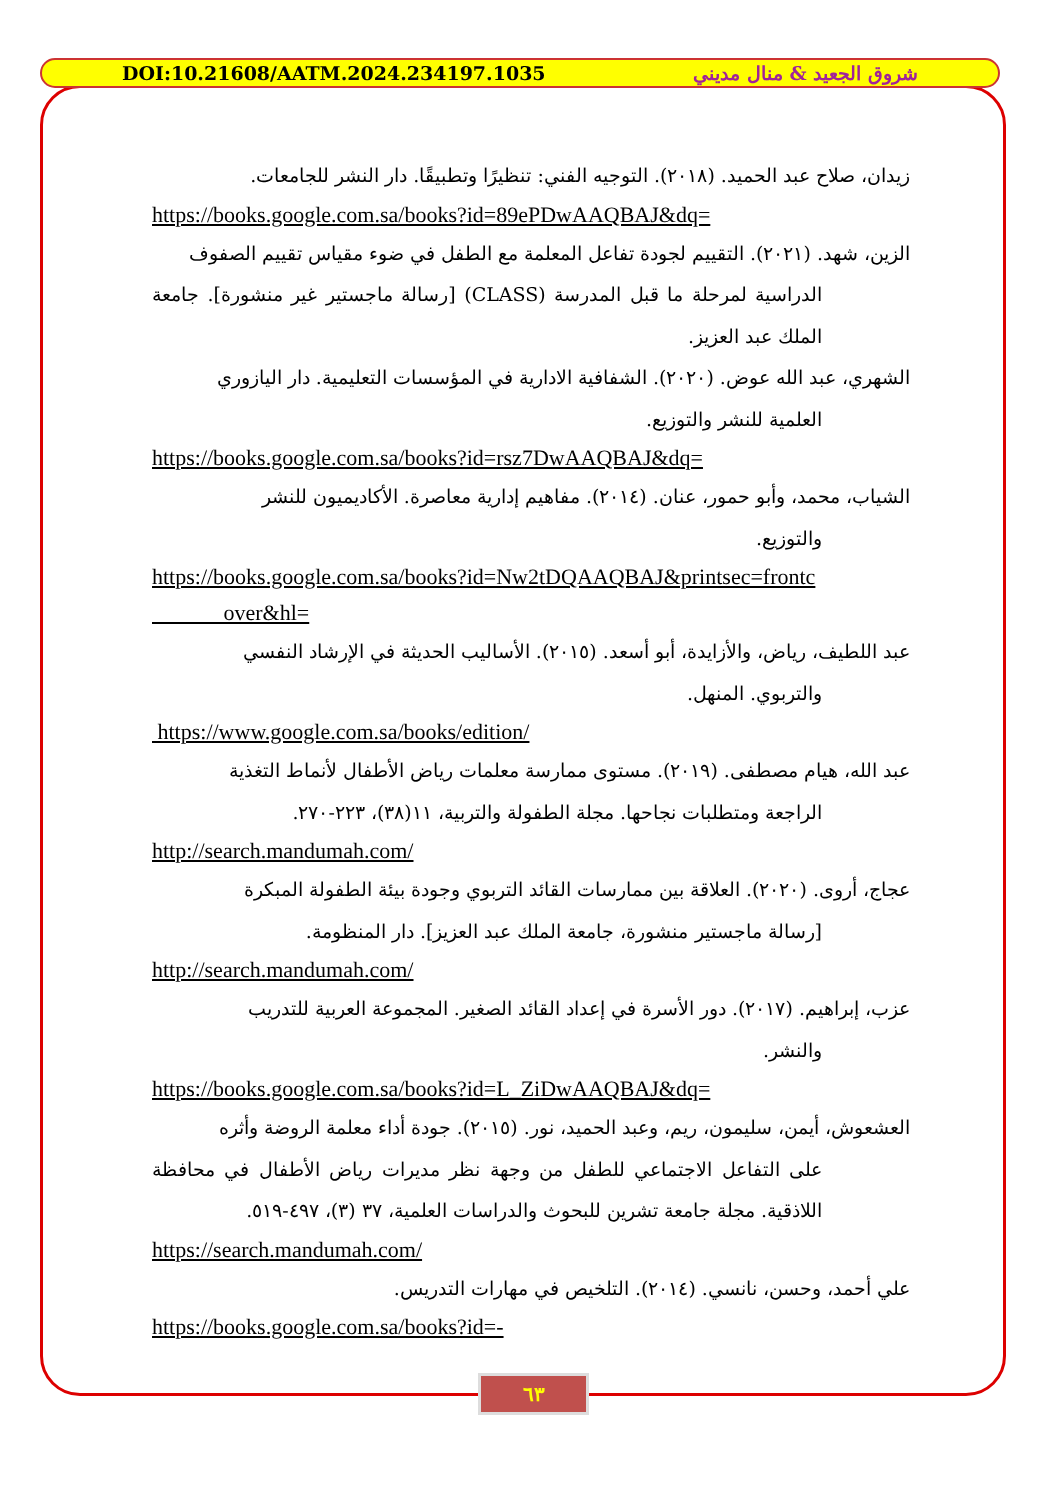DOI:10.21608/AATM.2024.234197.1035 شروق الجعيد & منال مديني
زيدان، صلاح عبد الحميد. (٢٠١٨). التوجيه الفني: تنظيرًا وتطبيقًا. دار النشر للجامعات.
https://books.google.com.sa/books?id=89ePDwAAQBAJ&dq=
الزين، شهد. (٢٠٢١). التقييم لجودة تفاعل المعلمة مع الطفل في ضوء مقياس تقييم الصفوف
الدراسية لمرحلة ما قبل المدرسة (CLASS) [رسالة ماجستير غير منشورة]. جامعة الملك عبد العزيز.
الشهري، عبد الله عوض. (٢٠٢٠). الشفافية الادارية في المؤسسات التعليمية. دار اليازوري
العلمية للنشر والتوزيع.
https://books.google.com.sa/books?id=rsz7DwAAQBAJ&dq=
الشياب، محمد، وأبو حمور، عنان. (٢٠١٤). مفاهيم إدارية معاصرة. الأكاديميون للنشر
والتوزيع.
https://books.google.com.sa/books?id=Nw2tDQAAQBAJ&printsec=frontc
over&hl=
عبد اللطيف، رياض، والأزايدة، أبو أسعد. (٢٠١٥). الأساليب الحديثة في الإرشاد النفسي
والتربوي. المنهل.
https://www.google.com.sa/books/edition/
عبد الله، هيام مصطفى. (٢٠١٩). مستوى ممارسة معلمات رياض الأطفال لأنماط التغذية
الراجعة ومتطلبات نجاحها. مجلة الطفولة والتربية، ١١(٣٨)، ٢٢٣-٢٧٠.
http://search.mandumah.com/
عجاج، أروى. (٢٠٢٠). العلاقة بين ممارسات القائد التربوي وجودة بيئة الطفولة المبكرة
[رسالة ماجستير منشورة، جامعة الملك عبد العزيز]. دار المنظومة.
http://search.mandumah.com/
عزب، إبراهيم. (٢٠١٧). دور الأسرة في إعداد القائد الصغير. المجموعة العربية للتدريب
والنشر.
https://books.google.com.sa/books?id=L_ZiDwAAQBAJ&dq=
العشعوش، أيمن، سليمون، ريم، وعبد الحميد، نور. (٢٠١٥). جودة أداء معلمة الروضة وأثره
على التفاعل الاجتماعي للطفل من وجهة نظر مديرات رياض الأطفال في محافظة اللاذقية. مجلة جامعة تشرين للبحوث والدراسات العلمية، ٣٧ (٣)، ٤٩٧-٥١٩.
https://search.mandumah.com/
علي أحمد، وحسن، نانسي. (٢٠١٤). التلخيص في مهارات التدريس.
https://books.google.com.sa/books?id=-
٦٣